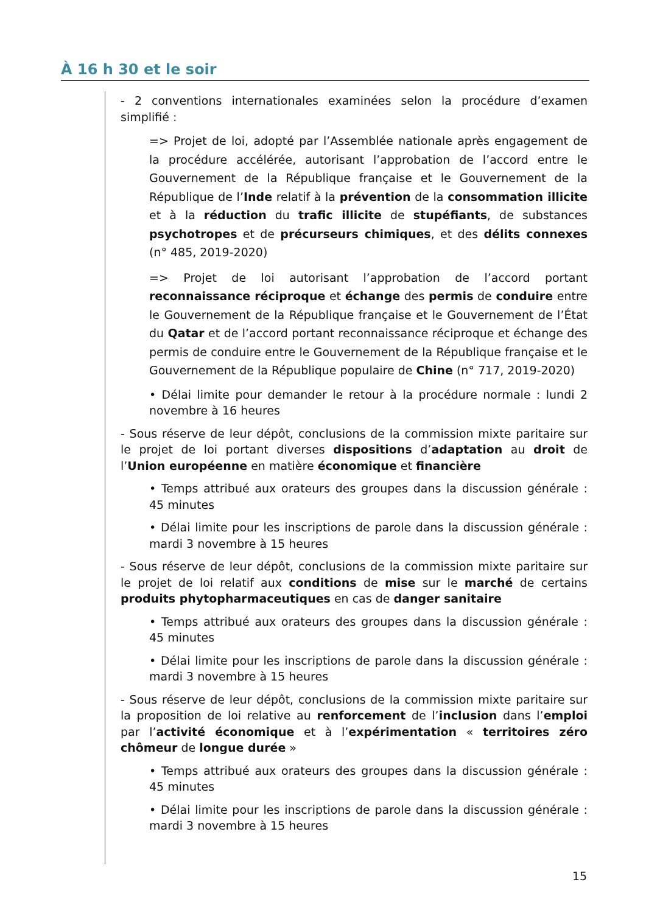À 16 h 30 et le soir
- 2 conventions internationales examinées selon la procédure d’examen simplifié :
=> Projet de loi, adopté par l’Assemblée nationale après engagement de la procédure accélérée, autorisant l’approbation de l’accord entre le Gouvernement de la République française et le Gouvernement de la République de l’Inde relatif à la prévention de la consommation illicite et à la réduction du trafic illicite de stupéfiants, de substances psychotropes et de précurseurs chimiques, et des délits connexes (n° 485, 2019-2020)
=> Projet de loi autorisant l’approbation de l’accord portant reconnaissance réciproque et échange des permis de conduire entre le Gouvernement de la République française et le Gouvernement de l’État du Qatar et de l’accord portant reconnaissance réciproque et échange des permis de conduire entre le Gouvernement de la République française et le Gouvernement de la République populaire de Chine (n° 717, 2019-2020)
• Délai limite pour demander le retour à la procédure normale : lundi 2 novembre à 16 heures
- Sous réserve de leur dépôt, conclusions de la commission mixte paritaire sur le projet de loi portant diverses dispositions d’adaptation au droit de l’Union européenne en matière économique et financière
• Temps attribué aux orateurs des groupes dans la discussion générale : 45 minutes
• Délai limite pour les inscriptions de parole dans la discussion générale : mardi 3 novembre à 15 heures
- Sous réserve de leur dépôt, conclusions de la commission mixte paritaire sur le projet de loi relatif aux conditions de mise sur le marché de certains produits phytopharmaceutiques en cas de danger sanitaire
• Temps attribué aux orateurs des groupes dans la discussion générale : 45 minutes
• Délai limite pour les inscriptions de parole dans la discussion générale : mardi 3 novembre à 15 heures
- Sous réserve de leur dépôt, conclusions de la commission mixte paritaire sur la proposition de loi relative au renforcement de l’inclusion dans l’emploi par l’activité économique et à l’expérimentation « territoires zéro chômeur de longue durée »
• Temps attribué aux orateurs des groupes dans la discussion générale : 45 minutes
• Délai limite pour les inscriptions de parole dans la discussion générale : mardi 3 novembre à 15 heures
15